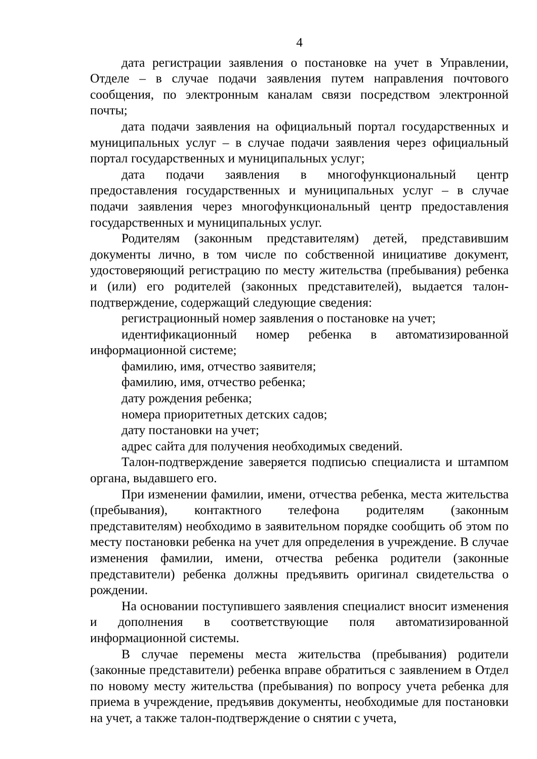4
дата регистрации заявления о постановке на учет в Управлении, Отделе – в случае подачи заявления путем направления почтового сообщения, по электронным каналам связи посредством электронной почты;
дата подачи заявления на официальный портал государственных и муниципальных услуг – в случае подачи заявления через официальный портал государственных и муниципальных услуг;
дата подачи заявления в многофункциональный центр предоставления государственных и муниципальных услуг – в случае подачи заявления через многофункциональный центр предоставления государственных и муниципальных услуг.
Родителям (законным представителям) детей, представившим документы лично, в том числе по собственной инициативе документ, удостоверяющий регистрацию по месту жительства (пребывания) ребенка и (или) его родителей (законных представителей), выдается талон-подтверждение, содержащий следующие сведения:
регистрационный номер заявления о постановке на учет;
идентификационный номер ребенка в автоматизированной информационной системе;
фамилию, имя, отчество заявителя;
фамилию, имя, отчество ребенка;
дату рождения ребенка;
номера приоритетных детских садов;
дату постановки на учет;
адрес сайта для получения необходимых сведений.
Талон-подтверждение заверяется подписью специалиста и штампом органа, выдавшего его.
При изменении фамилии, имени, отчества ребенка, места жительства (пребывания), контактного телефона родителям (законным представителям) необходимо в заявительном порядке сообщить об этом по месту постановки ребенка на учет для определения в учреждение. В случае изменения фамилии, имени, отчества ребенка родители (законные представители) ребенка должны предъявить оригинал свидетельства о рождении.
На основании поступившего заявления специалист вносит изменения и дополнения в соответствующие поля автоматизированной информационной системы.
В случае перемены места жительства (пребывания) родители (законные представители) ребенка вправе обратиться с заявлением в Отдел по новому месту жительства (пребывания) по вопросу учета ребенка для приема в учреждение, предъявив документы, необходимые для постановки на учет, а также талон-подтверждение о снятии с учета,